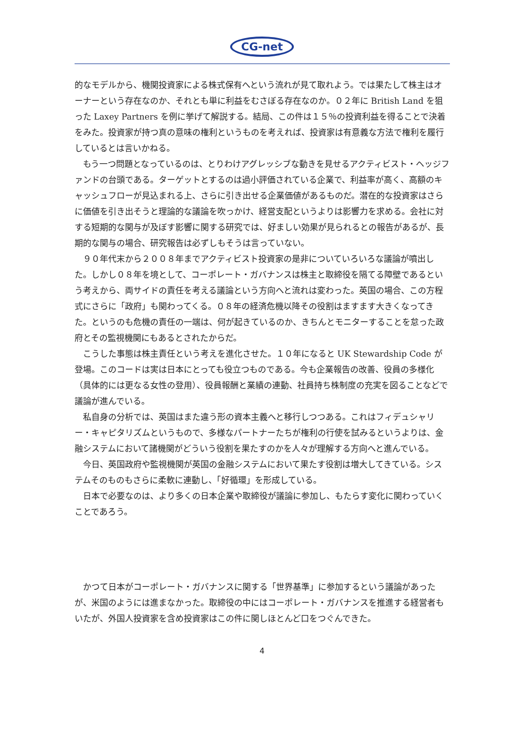CG-net
的なモデルから、機関投資家による株式保有へという流れが見て取れよう。では果たして株主はオーナーという存在なのか、それとも単に利益をむさぼる存在なのか。０２年に British Land を狙った Laxey Partners を例に挙げて解説する。結局、この件は１５％の投資利益を得ることで決着をみた。投資家が持つ真の意味の権利というものを考えれば、投資家は有意義な方法で権利を履行しているとは言いかねる。
もう一つ問題となっているのは、とりわけアグレッシブな動きを見せるアクティビスト・ヘッジファンドの台頭である。ターゲットとするのは過小評価されている企業で、利益率が高く、高額のキャッシュフローが見込まれる上、さらに引き出せる企業価値があるものだ。潜在的な投資家はさらに価値を引き出そうと理論的な議論を吹っかけ、経営支配というよりは影響力を求める。会社に対する短期的な関与が及ぼす影響に関する研究では、好ましい効果が見られるとの報告があるが、長期的な関与の場合、研究報告は必ずしもそうは言っていない。
９０年代末から２００８年までアクティビスト投資家の是非についていろいろな議論が噴出した。しかし０８年を境として、コーポレート・ガバナンスは株主と取締役を隔てる障壁であるという考えから、両サイドの責任を考える議論という方向へと流れは変わった。英国の場合、この方程式にさらに「政府」も関わってくる。０８年の経済危機以降その役割はますます大きくなってきた。というのも危機の責任の一端は、何が起きているのか、きちんとモニターすることを怠った政府とその監視機関にもあるとされたからだ。
こうした事態は株主責任という考えを進化させた。１０年になると UK Stewardship Code が登場。このコードは実は日本にとっても役立つものである。今も企業報告の改善、役員の多様化（具体的には更なる女性の登用）、役員報酬と業績の連動、社員持ち株制度の充実を図ることなどで議論が進んでいる。
私自身の分析では、英国はまた違う形の資本主義へと移行しつつある。これはフィデュシャリー・キャピタリズムというもので、多様なパートナーたちが権利の行使を試みるというよりは、金融システムにおいて諸機関がどういう役割を果たすのかを人々が理解する方向へと進んでいる。
今日、英国政府や監視機関が英国の金融システムにおいて果たす役割は増大してきている。システムそのものもさらに柔軟に連動し、「好循環」を形成している。
日本で必要なのは、より多くの日本企業や取締役が議論に参加し、もたらす変化に関わっていくことであろう。
かつて日本がコーポレート・ガバナンスに関する「世界基準」に参加するという議論があったが、米国のようには進まなかった。取締役の中にはコーポレート・ガバナンスを推進する経営者もいたが、外国人投資家を含め投資家はこの件に関しほとんど口をつぐんできた。
4